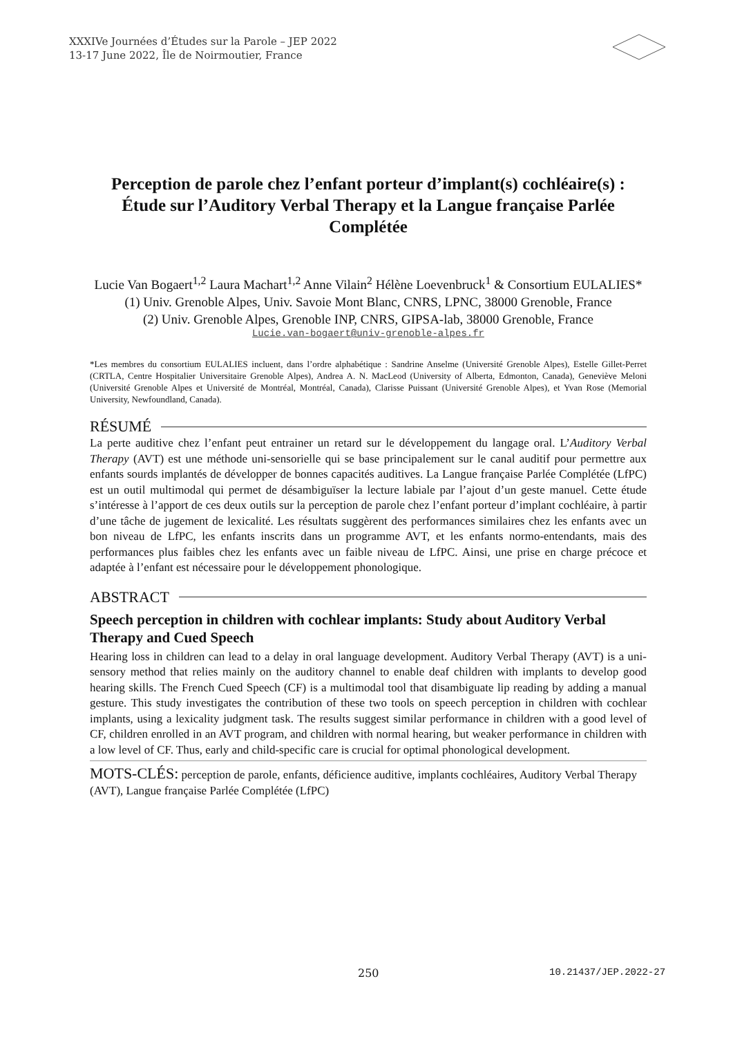XXXIVe Journées d’Études sur la Parole – JEP 2022
13-17 June 2022, Île de Noirmoutier, France
Perception de parole chez l’enfant porteur d’implant(s) cochléaire(s) : Étude sur l’Auditory Verbal Therapy et la Langue française Parlée Complétée
Lucie Van Bogaert<sup>1,2</sup> Laura Machart<sup>1,2</sup> Anne Vilain<sup>2</sup> Hélène Loevenbruck<sup>1</sup> & Consortium EULALIES*
(1) Univ. Grenoble Alpes, Univ. Savoie Mont Blanc, CNRS, LPNC, 38000 Grenoble, France
(2) Univ. Grenoble Alpes, Grenoble INP, CNRS, GIPSA-lab, 38000 Grenoble, France
Lucie.van-bogaert@univ-grenoble-alpes.fr
*Les membres du consortium EULALIES incluent, dans l’ordre alphabétique : Sandrine Anselme (Université Grenoble Alpes), Estelle Gillet-Perret (CRTLA, Centre Hospitalier Universitaire Grenoble Alpes), Andrea A. N. MacLeod (University of Alberta, Edmonton, Canada), Geneviève Meloni (Université Grenoble Alpes et Université de Montréal, Montréal, Canada), Clarisse Puissant (Université Grenoble Alpes), et Yvan Rose (Memorial University, Newfoundland, Canada).
RÉSUMÉ
La perte auditive chez l’enfant peut entrainer un retard sur le développement du langage oral. L’Auditory Verbal Therapy (AVT) est une méthode uni-sensorielle qui se base principalement sur le canal auditif pour permettre aux enfants sourds implantés de développer de bonnes capacités auditives. La Langue française Parlée Complétée (LfPC) est un outil multimodal qui permet de désambiguïser la lecture labiale par l’ajout d’un geste manuel. Cette étude s’intéresse à l’apport de ces deux outils sur la perception de parole chez l’enfant porteur d’implant cochléaire, à partir d’une tâche de jugement de lexicalité. Les résultats suggèrent des performances similaires chez les enfants avec un bon niveau de LfPC, les enfants inscrits dans un programme AVT, et les enfants normo-entendants, mais des performances plus faibles chez les enfants avec un faible niveau de LfPC. Ainsi, une prise en charge précoce et adaptée à l’enfant est nécessaire pour le développement phonologique.
ABSTRACT
Speech perception in children with cochlear implants: Study about Auditory Verbal Therapy and Cued Speech
Hearing loss in children can lead to a delay in oral language development. Auditory Verbal Therapy (AVT) is a uni-sensory method that relies mainly on the auditory channel to enable deaf children with implants to develop good hearing skills. The French Cued Speech (CF) is a multimodal tool that disambiguate lip reading by adding a manual gesture. This study investigates the contribution of these two tools on speech perception in children with cochlear implants, using a lexicality judgment task. The results suggest similar performance in children with a good level of CF, children enrolled in an AVT program, and children with normal hearing, but weaker performance in children with a low level of CF. Thus, early and child-specific care is crucial for optimal phonological development.
MOTS-CLÉS: perception de parole, enfants, déficience auditive, implants cochléaires, Auditory Verbal Therapy (AVT), Langue française Parlée Complétée (LfPC)
250 10.21437/JEP.2022-27